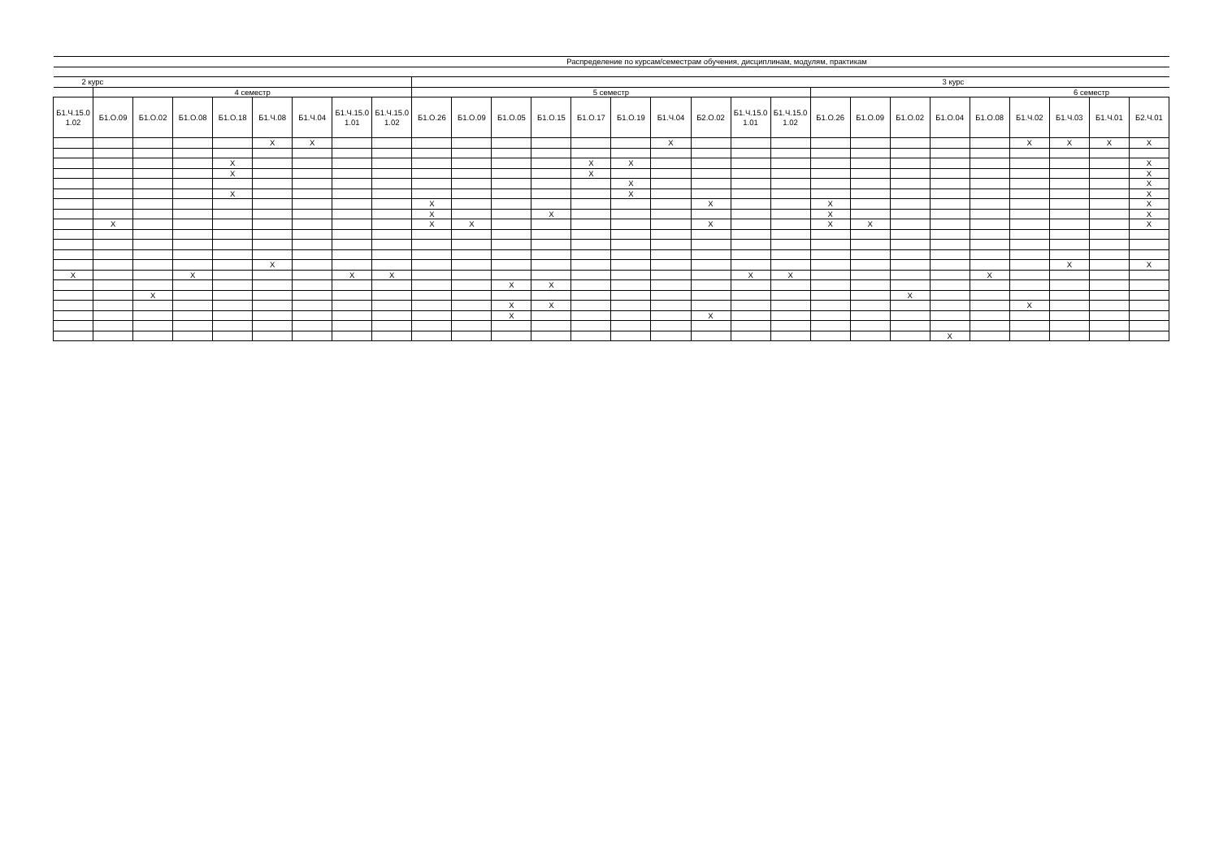| Распределение по курсам/семестрам обучения, дисциплинам, модулям, практикам | | | | | | | | | | | | | | | | | | | | | | | | | | | |
| --- | --- | --- | --- | --- | --- | --- | --- | --- | --- | --- | --- | --- | --- | --- | --- | --- | --- | --- | --- | --- | --- | --- | --- | --- | --- | --- | --- |
| 2 курс | | | | | | | | | 3 курс | | | | | | | | | | | | | | | | | | |
| | 4 семестр | | | | | | | | 5 семестр | | | | | | | | | | 6 семестр | | | | | | | | |
| Б1.Ч.15.0 1.02 | Б1.О.09 | Б1.О.02 | Б1.О.08 | Б1.О.18 | Б1.Ч.08 | Б1.Ч.04 | Б1.Ч.15.0 1.01 | Б1.Ч.15.0 1.02 | Б1.О.26 | Б1.О.09 | Б1.О.05 | Б1.О.15 | Б1.О.17 | Б1.О.19 | Б1.Ч.04 | Б2.О.02 | Б1.Ч.15.0 1.01 | Б1.Ч.15.0 1.02 | Б1.О.26 | Б1.О.09 | Б1.О.02 | Б1.О.04 | Б1.О.08 | Б1.Ч.02 | Б1.Ч.03 | Б1.Ч.01 | Б2.Ч.01 |
| | | | | | X | X | | | | | | | | | X | | | | | | | | | X | X | X | X |
| | | | | X | | | | | | | | | X | X | | | | | | | | | | | | | X |
| | | | | X | | | | | | | | | X | | | | | | | | | | | | | | X |
| | | | | | | | | | | | | | | X | | | | | | | | | | | | | X |
| | | | | X | | | | | | | | | | X | | | | | | | | | | | | | X |
| | | | | | | | | | X | | | | | | | X | | | X | | | | | | | | X |
| | | | | | | | | | X | | | X | | | | | | | X | | | | | | | | X |
| | X | | | | | | | | X | X | | | | | | X | | | X | X | | | | | | | X |
| | | | | | X | | | | | | | | | | | | | | | | | | | | X | | X |
| X | | | X | | | | X | X | | | | | | | | | X | X | | | | | X | | | | |
| | | | | | | | | | | | X | X | | | | | | | | | | | | | | | |
| | | X | | | | | | | | | | | | | | | | | | | X | | | | | | |
| | | | | | | | | | | | X | X | | | | | | | | | | | | X | | | |
| | | | | | | | | | | | X | | | | | X | | | | | | | | | | | |
| | | | | | | | | | | | | | | | | | | | | | | X | | | | | |